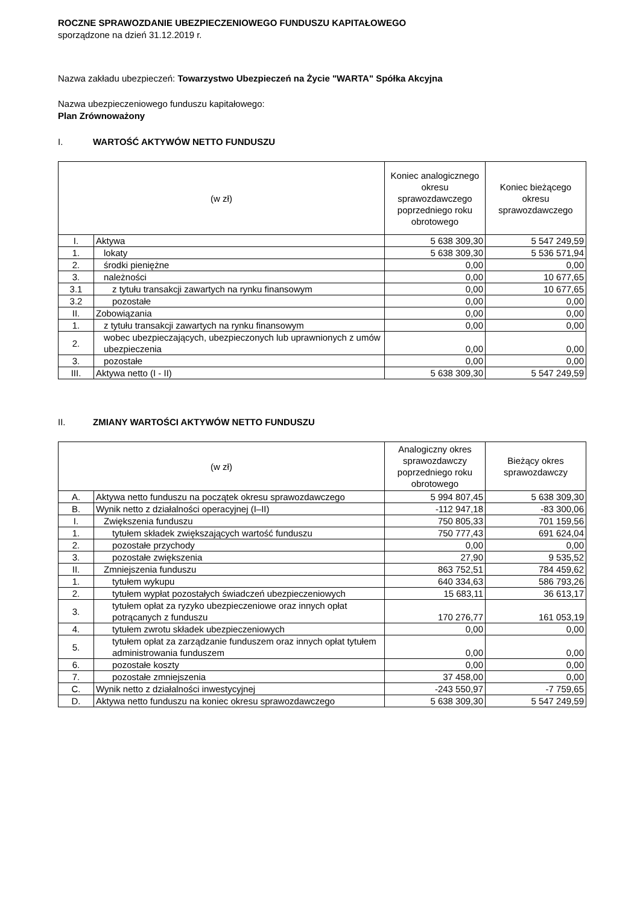ROCZNE SPRAWOZDANIE UBEZPIECZENIOWEGO FUNDUSZU KAPITAŁOWEGO
sporządzone na dzień 31.12.2019 r.
Nazwa zakładu ubezpieczeń: Towarzystwo Ubezpieczeń na Życie "WARTA" Spółka Akcyjna
Nazwa ubezpieczeniowego funduszu kapitałowego:
Plan Zrównoważony
I. WARTOŚĆ AKTYWÓW NETTO FUNDUSZU
| (w zł) | | Koniec analogicznego okresu sprawozdawczego poprzedniego roku obrotowego | Koniec bieżącego okresu sprawozdawczego |
| --- | --- | --- | --- |
| I. | Aktywa | 5 638 309,30 | 5 547 249,59 |
| 1. | lokaty | 5 638 309,30 | 5 536 571,94 |
| 2. | środki pieniężne | 0,00 | 0,00 |
| 3. | należności | 0,00 | 10 677,65 |
| 3.1 | z tytułu transakcji zawartych na rynku finansowym | 0,00 | 10 677,65 |
| 3.2 | pozostałe | 0,00 | 0,00 |
| II. | Zobowiązania | 0,00 | 0,00 |
| 1. | z tytułu transakcji zawartych na rynku finansowym | 0,00 | 0,00 |
| 2. | wobec ubezpieczających, ubezpieczonych lub uprawnionych z umów ubezpieczenia | 0,00 | 0,00 |
| 3. | pozostałe | 0,00 | 0,00 |
| III. | Aktywa netto (I - II) | 5 638 309,30 | 5 547 249,59 |
II. ZMIANY WARTOŚCI AKTYWÓW NETTO FUNDUSZU
| (w zł) | | Analogiczny okres sprawozdawczy poprzedniego roku obrotowego | Bieżący okres sprawozdawczy |
| --- | --- | --- | --- |
| A. | Aktywa netto funduszu na początek okresu sprawozdawczego | 5 994 807,45 | 5 638 309,30 |
| B. | Wynik netto z działalności operacyjnej (I–II) | -112 947,18 | -83 300,06 |
| I. | Zwiększenia funduszu | 750 805,33 | 701 159,56 |
| 1. | tytułem składek zwiększających wartość funduszu | 750 777,43 | 691 624,04 |
| 2. | pozostałe przychody | 0,00 | 0,00 |
| 3. | pozostałe zwiększenia | 27,90 | 9 535,52 |
| II. | Zmniejszenia funduszu | 863 752,51 | 784 459,62 |
| 1. | tytułem wykupu | 640 334,63 | 586 793,26 |
| 2. | tytułem wypłat pozostałych świadczeń ubezpieczeniowych | 15 683,11 | 36 613,17 |
| 3. | tytułem opłat za ryzyko ubezpieczeniowe oraz innych opłat potrącanych z funduszu | 170 276,77 | 161 053,19 |
| 4. | tytułem zwrotu składek ubezpieczeniowych | 0,00 | 0,00 |
| 5. | tytułem opłat za zarządzanie funduszem oraz innych opłat tytułem administrowania funduszem | 0,00 | 0,00 |
| 6. | pozostałe koszty | 0,00 | 0,00 |
| 7. | pozostałe zmniejszenia | 37 458,00 | 0,00 |
| C. | Wynik netto z działalności inwestycyjnej | -243 550,97 | -7 759,65 |
| D. | Aktywa netto funduszu na koniec okresu sprawozdawczego | 5 638 309,30 | 5 547 249,59 |